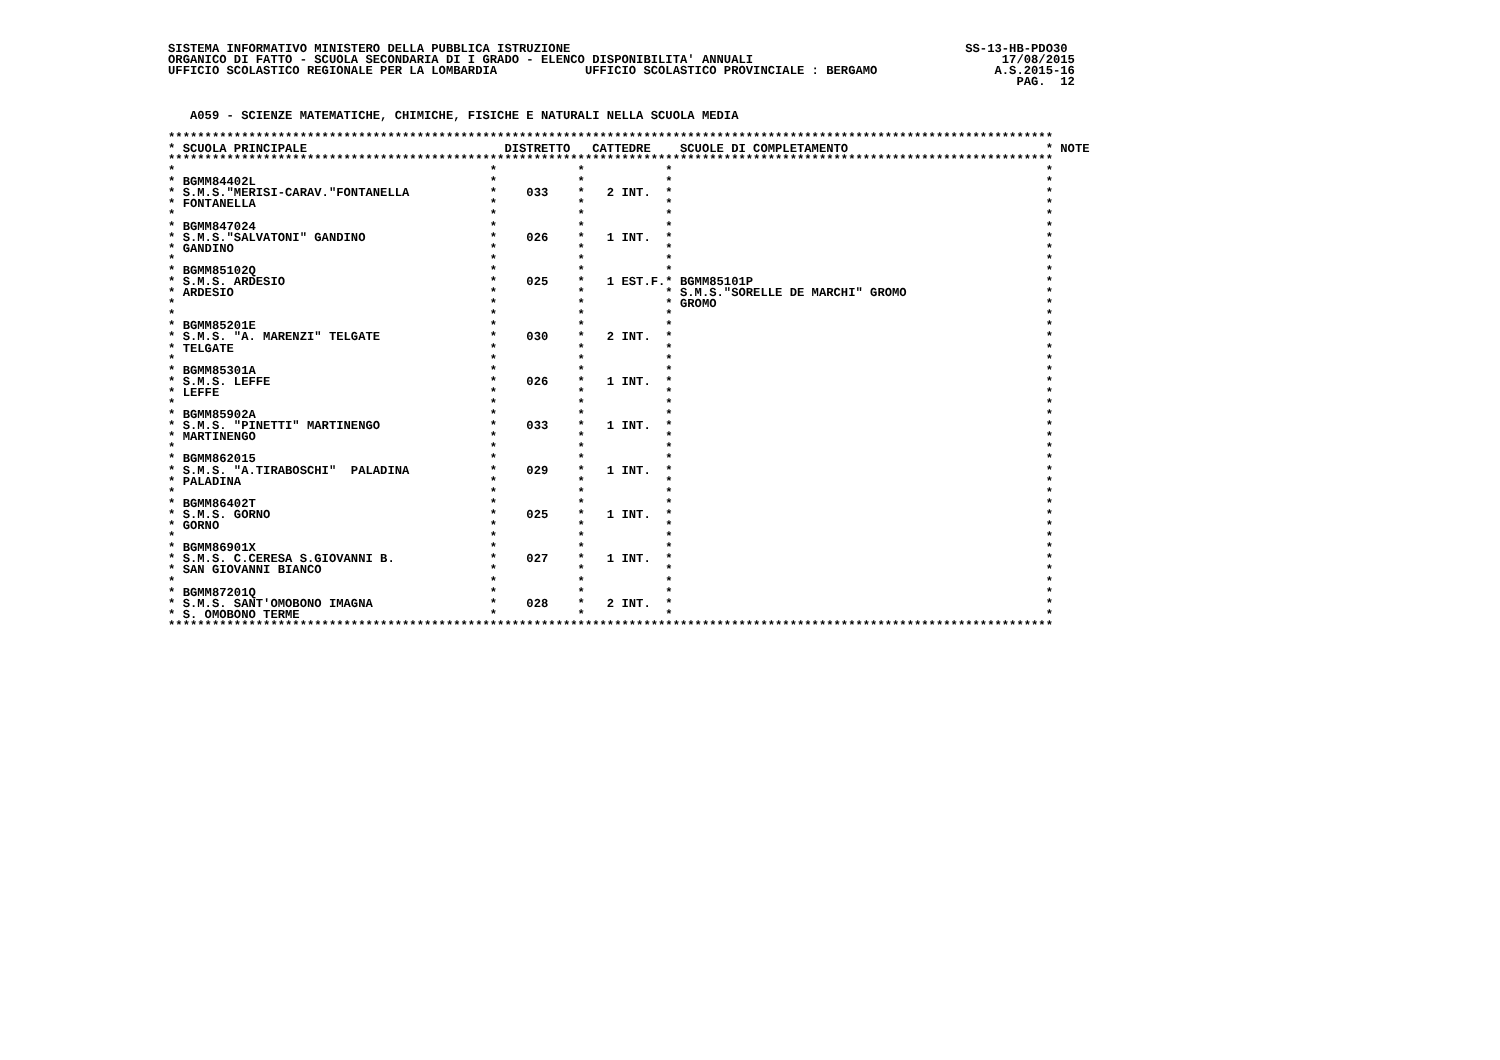SISTEMA INFORMATIVO MINISTERO DELLA PUBBLICA ISTRUZIONE                                                      SS-13-HB-PDO30
ORGANICO DI FATTO - SCUOLA SECONDARIA DI I GRADO - ELENCO DISPONIBILITA' ANNUALI                                  17/08/2015
UFFICIO SCOLASTICO REGIONALE PER LA LOMBARDIA            UFFICIO SCOLASTICO PROVINCIALE : BERGAMO                A.S.2015-16
                                                                                                                    PAG.  12


   A059 - SCIENZE MATEMATICHE, CHIMICHE, FISICHE E NATURALI NELLA SCUOLA MEDIA

*************************************************************************************************************************
* SCUOLA PRINCIPALE                           DISTRETTO   CATTEDRE    SCUOLE DI COMPLETAMENTO                           * NOTE
*************************************************************************************************************************
*                                           *           *           *                                                   *
* BGMM84402L                                *           *           *                                                   *
* S.M.S."MERISI-CARAV."FONTANELLA           *    033    *   2 INT.  *                                                   *
* FONTANELLA                                *           *           *                                                   *
*                                           *           *           *                                                   *
* BGMM847024                                *           *           *                                                   *
* S.M.S."SALVATONI" GANDINO                 *    026    *   1 INT.  *                                                   *
* GANDINO                                   *           *           *                                                   *
*                                           *           *           *                                                   *
* BGMM85102Q                                *           *           *                                                   *
* S.M.S. ARDESIO                            *    025    *   1 EST.F.* BGMM85101P                                        *
* ARDESIO                                   *           *           * S.M.S."SORELLE DE MARCHI" GROMO                   *
*                                           *           *           * GROMO                                             *
*                                           *           *           *                                                   *
* BGMM85201E                                *           *           *                                                   *
* S.M.S. "A. MARENZI" TELGATE               *    030    *   2 INT.  *                                                   *
* TELGATE                                   *           *           *                                                   *
*                                           *           *           *                                                   *
* BGMM85301A                                *           *           *                                                   *
* S.M.S. LEFFE                              *    026    *   1 INT.  *                                                   *
* LEFFE                                     *           *           *                                                   *
*                                           *           *           *                                                   *
* BGMM85902A                                *           *           *                                                   *
* S.M.S. "PINETTI" MARTINENGO               *    033    *   1 INT.  *                                                   *
* MARTINENGO                                *           *           *                                                   *
*                                           *           *           *                                                   *
* BGMM862015                                *           *           *                                                   *
* S.M.S. "A.TIRABOSCHI"  PALADINA           *    029    *   1 INT.  *                                                   *
* PALADINA                                  *           *           *                                                   *
*                                           *           *           *                                                   *
* BGMM86402T                                *           *           *                                                   *
* S.M.S. GORNO                              *    025    *   1 INT.  *                                                   *
* GORNO                                     *           *           *                                                   *
*                                           *           *           *                                                   *
* BGMM86901X                                *           *           *                                                   *
* S.M.S. C.CERESA S.GIOVANNI B.             *    027    *   1 INT.  *                                                   *
* SAN GIOVANNI BIANCO                       *           *           *                                                   *
*                                           *           *           *                                                   *
* BGMM87201Q                                *           *           *                                                   *
* S.M.S. SANT'OMOBONO IMAGNA                *    028    *   2 INT.  *                                                   *
* S. OMOBONO TERME                          *           *           *                                                   *
*************************************************************************************************************************